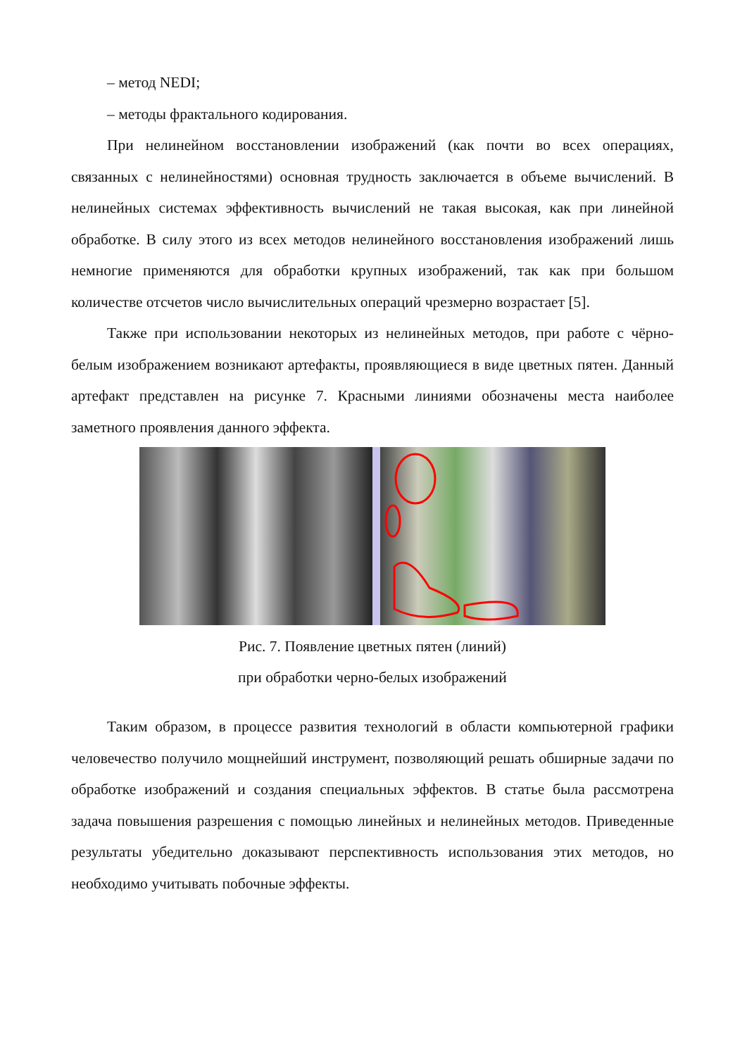– метод NEDI;
– методы фрактального кодирования.
При нелинейном восстановлении изображений (как почти во всех операциях, связанных с нелинейностями) основная трудность заключается в объеме вычислений. В нелинейных системах эффективность вычислений не такая высокая, как при линейной обработке. В силу этого из всех методов нелинейного восстановления изображений лишь немногие применяются для обработки крупных изображений, так как при большом количестве отсчетов число вычислительных операций чрезмерно возрастает [5].
Также при использовании некоторых из нелинейных методов, при работе с чёрно-белым изображением возникают артефакты, проявляющиеся в виде цветных пятен. Данный артефакт представлен на рисунке 7. Красными линиями обозначены места наиболее заметного проявления данного эффекта.
Рис. 7. Появление цветных пятен (линий)
при обработки черно-белых изображений
Таким образом, в процессе развития технологий в области компьютерной графики человечество получило мощнейший инструмент, позволяющий решать обширные задачи по обработке изображений и создания специальных эффектов. В статье была рассмотрена задача повышения разрешения с помощью линейных и нелинейных методов. Приведенные результаты убедительно доказывают перспективность использования этих методов, но необходимо учитывать побочные эффекты.